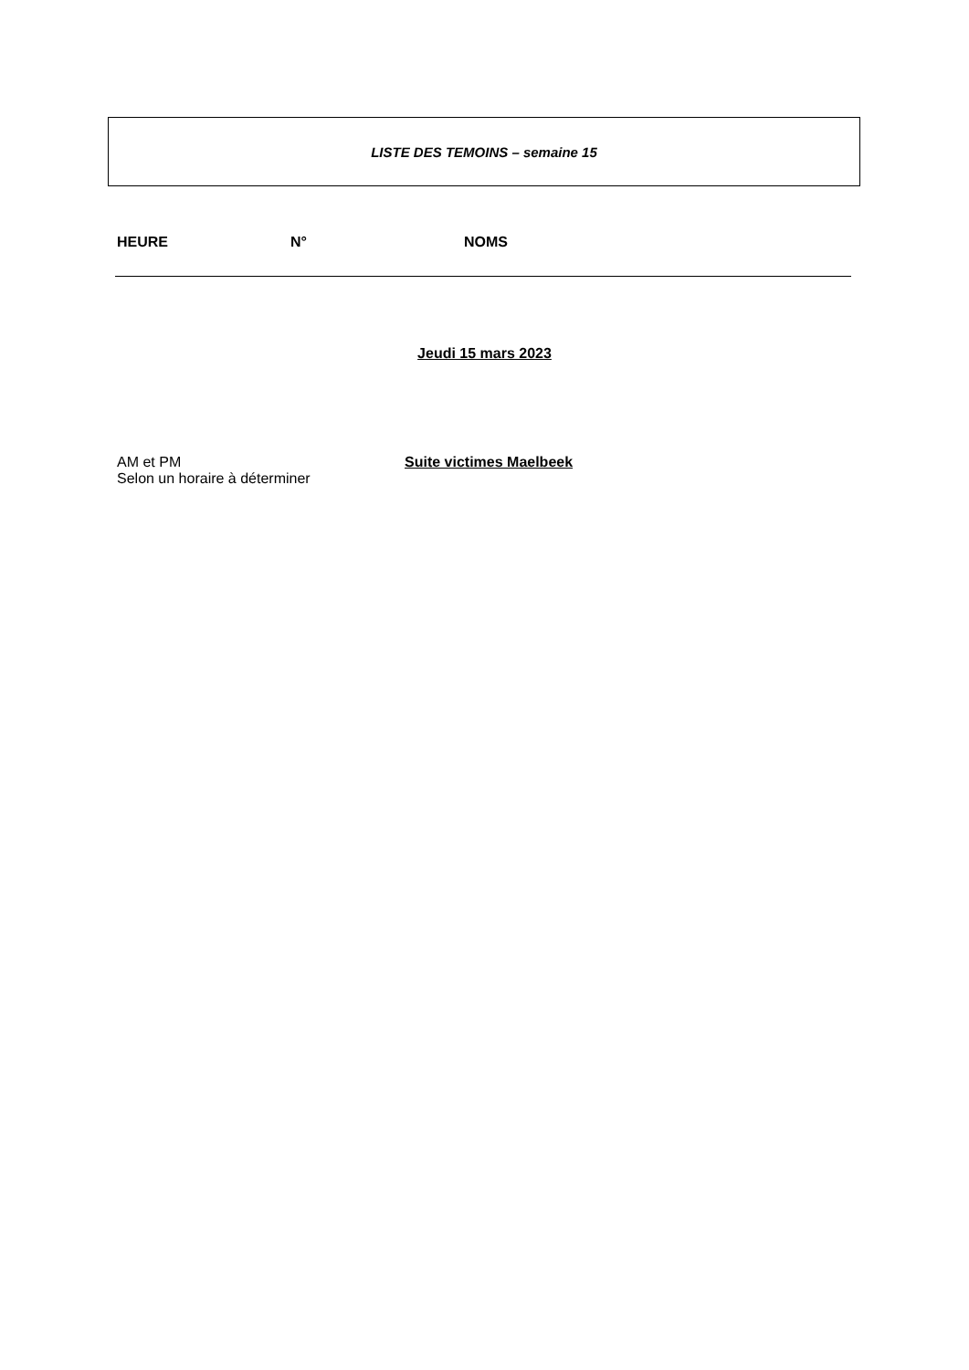LISTE DES TEMOINS – semaine 15
HEURE N° NOMS
Jeudi 15 mars 2023
AM et PM
Selon un horaire à déterminer
Suite victimes Maelbeek